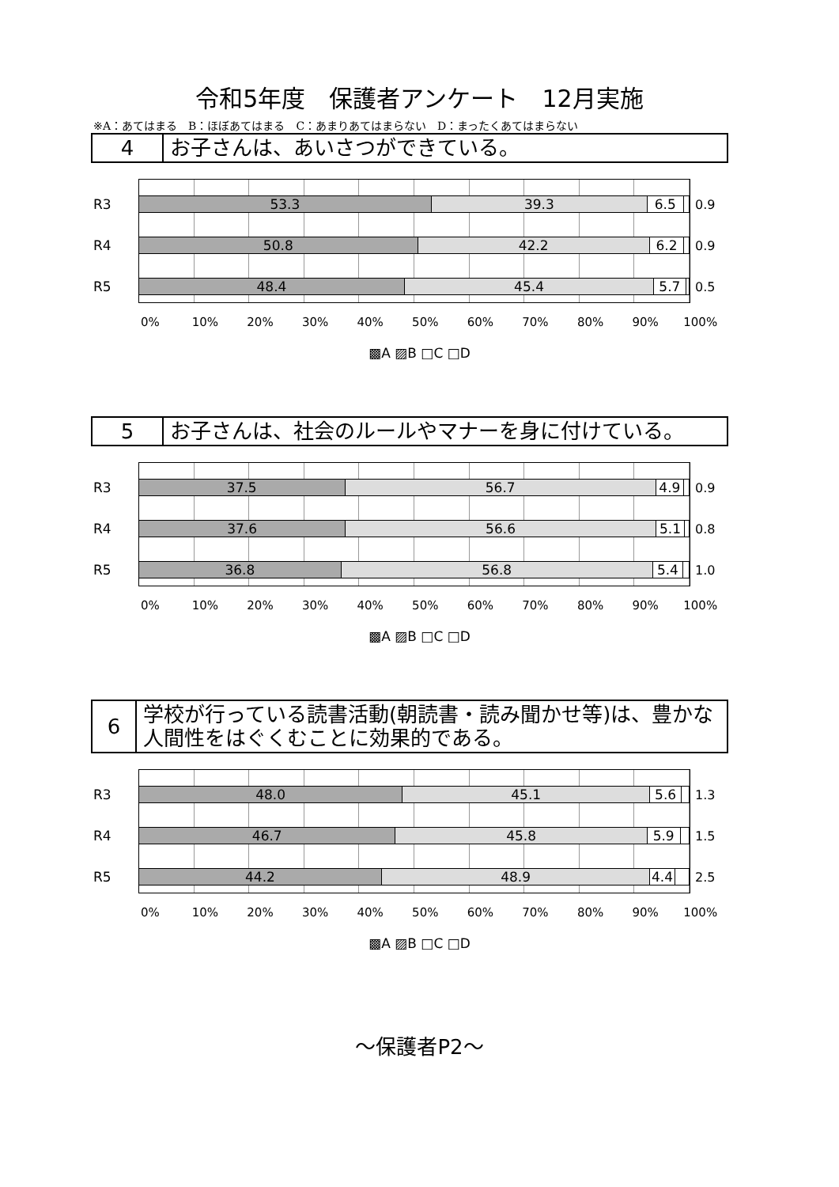令和5年度　保護者アンケート　12月実施
※A：あてはまる　B：ほぼあてはまる　C：あまりあてはまらない　D：まったくあてはまらない
4
お子さんは、あいさつができている。
R3
53.3 39.3 6.5
0.9
R4
50.8 42.2 6.2
0.9
R5
48.4 45.4 5.7
0.5
0% 10% 20% 30% 40% 50% 60% 70% 80% 90% 100%
▩A ▨B □C □D
5
お子さんは、社会のルールやマナーを身に付けている。
R3
37.5 56.7 4.9
0.9
R4
37.6 56.6 5.1
0.8
R5
36.8 56.8 5.4
1.0
0% 10% 20% 30% 40% 50% 60% 70% 80% 90% 100%
▩A ▨B □C □D
6
学校が行っている読書活動(朝読書・読み聞かせ等)は、豊かな人間性をはぐくむことに効果的である。
R3
48.0 45.1 5.6
1.3
R4
46.7 45.8 5.9
1.5
R5
44.2 48.9 4.4
2.5
0% 10% 20% 30% 40% 50% 60% 70% 80% 90% 100%
▩A ▨B □C □D
～保護者P2～